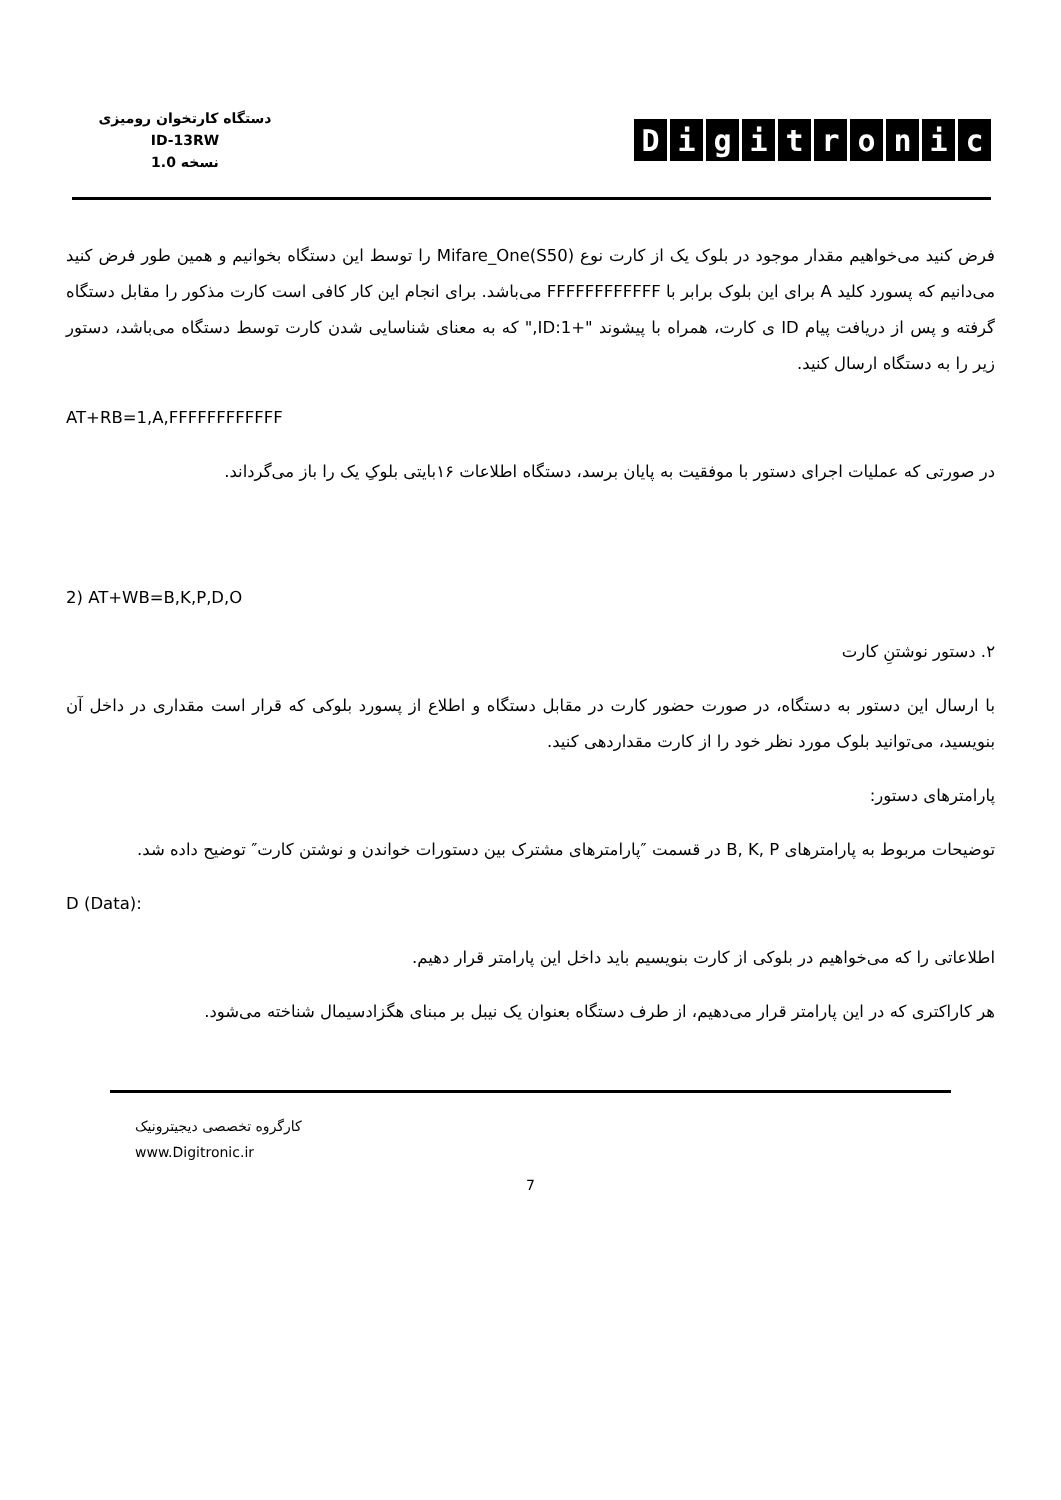دستگاه کارتخوان رومیزی
ID-13RW
نسخه 1.0
Digitronic
فرض کنید می‌خواهیم مقدار موجود در بلوک یک از کارت نوع Mifare_One(S50) را توسط این دستگاه بخوانیم و همین طور فرض کنید می‌دانیم که پسورد کلید A برای این بلوک برابر با FFFFFFFFFFFF می‌باشد. برای انجام این کار کافی است کارت مذکور را مقابل دستگاه گرفته و پس از دریافت پیام ID ی کارت، همراه با پیشوند "+ID:1," که به معنای شناسایی شدن کارت توسط دستگاه می‌باشد، دستور زیر را به دستگاه ارسال کنید.
AT+RB=1,A,FFFFFFFFFFFF
در صورتی که عملیات اجرای دستور با موفقیت به پایان برسد، دستگاه اطلاعات ۱۶بایتی بلوکِ یک را باز می‌گرداند.
2) AT+WB=B,K,P,D,O
۲. دستور نوشتنِ کارت
با ارسال این دستور به دستگاه، در صورت حضور کارت در مقابل دستگاه و اطلاع از پسورد بلوکی که قرار است مقداری در داخل آن بنویسید، می‌توانید بلوک مورد نظر خود را از کارت مقداردهی کنید.
پارامترهای دستور:
توضیحات مربوط به پارامترهای B, K, P در قسمت ″پارامترهای مشترک بین دستورات خواندن و نوشتن کارت″ توضیح داده شد.
D (Data):
اطلاعاتی را که می‌خواهیم در بلوکی از کارت بنویسیم باید داخل این پارامتر قرار دهیم.
هر کاراکتری که در این پارامتر قرار می‌دهیم، از طرف دستگاه بعنوان یک نیبل بر مبنای هگزادسیمال شناخته می‌شود.
کارگروه تخصصی دیجیترونیک
www.Digitronic.ir
7